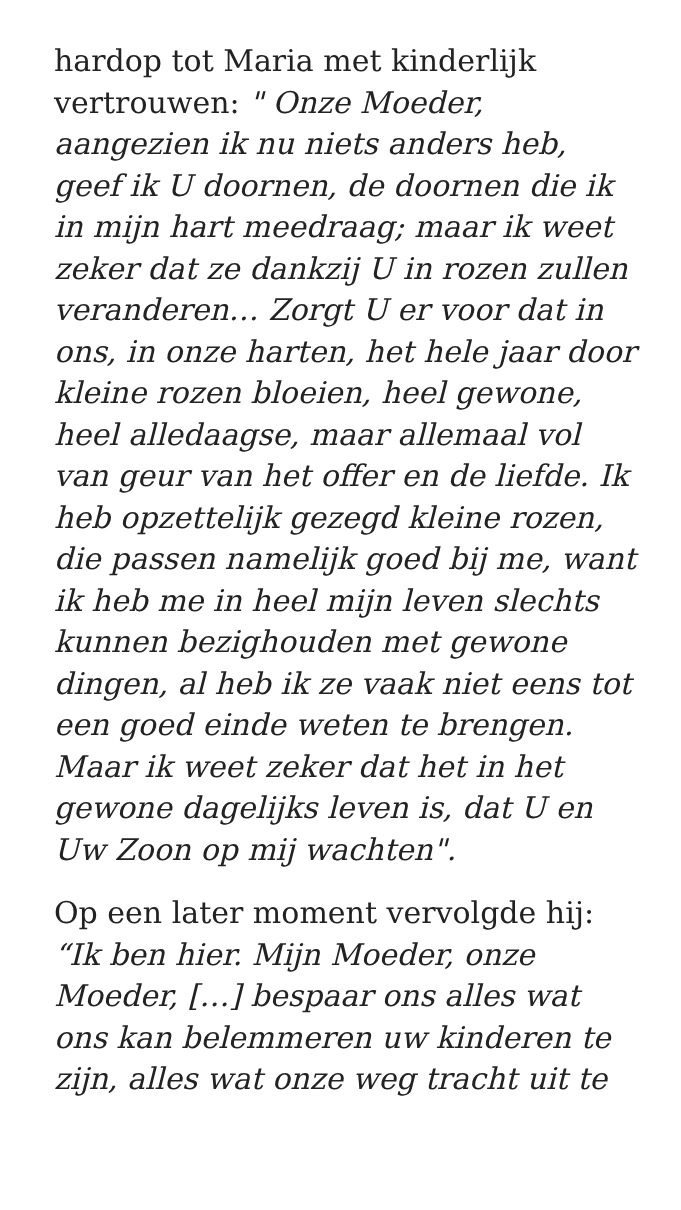hardop tot Maria met kinderlijk vertrouwen: " Onze Moeder, aangezien ik nu niets anders heb, geef ik U doornen, de doornen die ik in mijn hart meedraag; maar ik weet zeker dat ze dankzij U in rozen zullen veranderen… Zorgt U er voor dat in ons, in onze harten, het hele jaar door kleine rozen bloeien, heel gewone, heel alledaagse, maar allemaal vol van geur van het offer en de liefde. Ik heb opzettelijk gezegd kleine rozen, die passen namelijk goed bij me, want ik heb me in heel mijn leven slechts kunnen bezighouden met gewone dingen, al heb ik ze vaak niet eens tot een goed einde weten te brengen. Maar ik weet zeker dat het in het gewone dagelijks leven is, dat U en Uw Zoon op mij wachten".
Op een later moment vervolgde hij: “Ik ben hier. Mijn Moeder, onze Moeder, […] bespaar ons alles wat ons kan belemmeren uw kinderen te zijn, alles wat onze weg tracht uit te